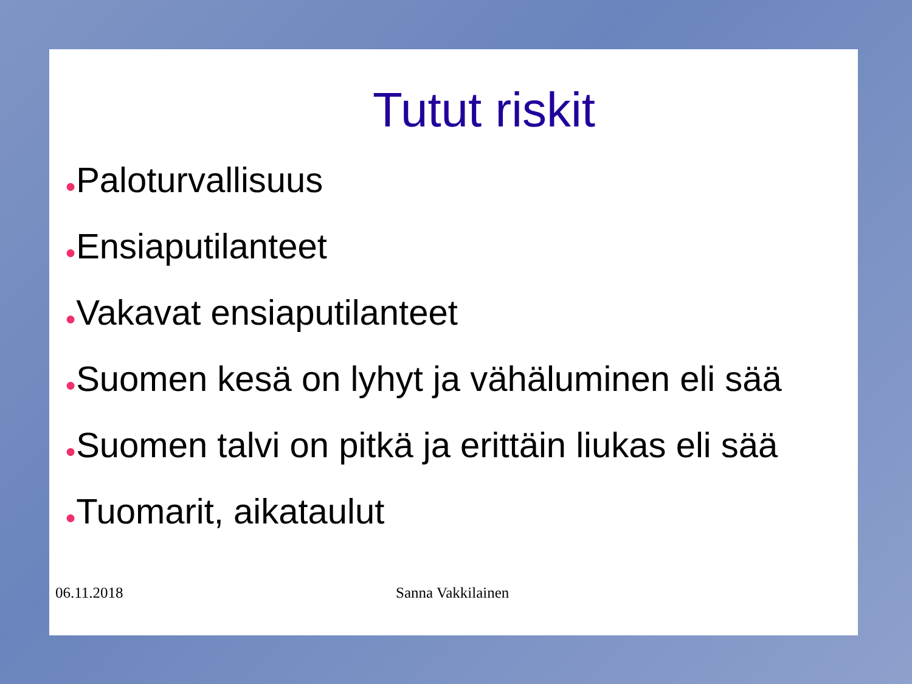Tutut riskit
●Paloturvallisuus
●Ensiaputilanteet
●Vakavat ensiaputilanteet
●Suomen kesä on lyhyt ja vähäluminen eli sää
●Suomen talvi on pitkä ja erittäin liukas eli sää
●Tuomarit, aikataulut
06.11.2018 Sanna Vakkilainen